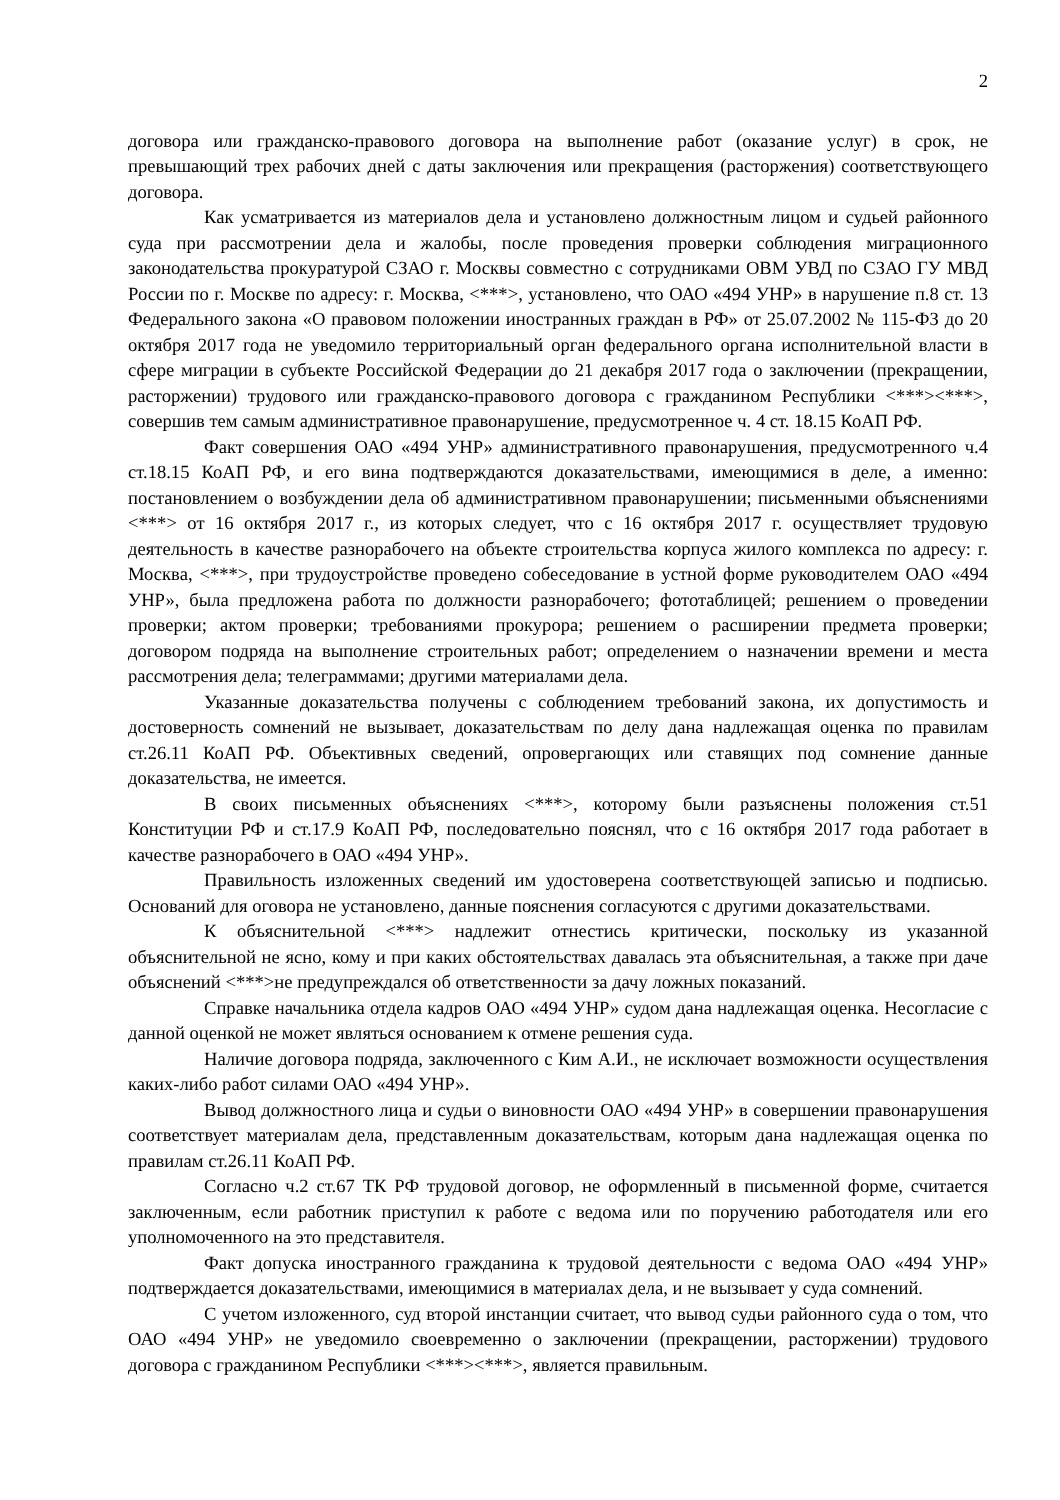2
договора или гражданско-правового договора на выполнение работ (оказание услуг) в срок, не превышающий трех рабочих дней с даты заключения или прекращения (расторжения) соответствующего договора.
Как усматривается из материалов дела и установлено должностным лицом и судьей районного суда при рассмотрении дела и жалобы, после проведения проверки соблюдения миграционного законодательства прокуратурой СЗАО г. Москвы совместно с сотрудниками ОВМ УВД по СЗАО ГУ МВД России по г. Москве по адресу: г. Москва, <***>, установлено, что ОАО «494 УНР» в нарушение п.8 ст. 13 Федерального закона «О правовом положении иностранных граждан в РФ» от 25.07.2002 № 115-ФЗ до 20 октября 2017 года не уведомило территориальный орган федерального органа исполнительной власти в сфере миграции в субъекте Российской Федерации до 21 декабря 2017 года о заключении (прекращении, расторжении) трудового или гражданско-правового договора с гражданином Республики <***><***>, совершив тем самым административное правонарушение, предусмотренное ч. 4 ст. 18.15 КоАП РФ.
Факт совершения ОАО «494 УНР» административного правонарушения, предусмотренного ч.4 ст.18.15 КоАП РФ, и его вина подтверждаются доказательствами, имеющимися в деле, а именно: постановлением о возбуждении дела об административном правонарушении; письменными объяснениями <***> от 16 октября 2017 г., из которых следует, что с 16 октября 2017 г. осуществляет трудовую деятельность в качестве разнорабочего на объекте строительства корпуса жилого комплекса по адресу: г. Москва, <***>, при трудоустройстве проведено собеседование в устной форме руководителем ОАО «494 УНР», была предложена работа по должности разнорабочего; фототаблицей; решением о проведении проверки; актом проверки; требованиями прокурора; решением о расширении предмета проверки; договором подряда на выполнение строительных работ; определением о назначении времени и места рассмотрения дела; телеграммами; другими материалами дела.
Указанные доказательства получены с соблюдением требований закона, их допустимость и достоверность сомнений не вызывает, доказательствам по делу дана надлежащая оценка по правилам ст.26.11 КоАП РФ. Объективных сведений, опровергающих или ставящих под сомнение данные доказательства, не имеется.
В своих письменных объяснениях <***>, которому были разъяснены положения ст.51 Конституции РФ и ст.17.9 КоАП РФ, последовательно пояснял, что с 16 октября 2017 года работает в качестве разнорабочего в ОАО «494 УНР».
Правильность изложенных сведений им удостоверена соответствующей записью и подписью. Оснований для оговора не установлено, данные пояснения согласуются с другими доказательствами.
К объяснительной <***> надлежит отнестись критически, поскольку из указанной объяснительной не ясно, кому и при каких обстоятельствах давалась эта объяснительная, а также при даче объяснений <***>не предупреждался об ответственности за дачу ложных показаний.
Справке начальника отдела кадров ОАО «494 УНР» судом дана надлежащая оценка. Несогласие с данной оценкой не может являться основанием к отмене решения суда.
Наличие договора подряда, заключенного с Ким А.И., не исключает возможности осуществления каких-либо работ силами ОАО «494 УНР».
Вывод должностного лица и судьи о виновности ОАО «494 УНР» в совершении правонарушения соответствует материалам дела, представленным доказательствам, которым дана надлежащая оценка по правилам ст.26.11 КоАП РФ.
Согласно ч.2 ст.67 ТК РФ трудовой договор, не оформленный в письменной форме, считается заключенным, если работник приступил к работе с ведома или по поручению работодателя или его уполномоченного на это представителя.
Факт допуска иностранного гражданина к трудовой деятельности с ведома ОАО «494 УНР» подтверждается доказательствами, имеющимися в материалах дела, и не вызывает у суда сомнений.
С учетом изложенного, суд второй инстанции считает, что вывод судьи районного суда о том, что ОАО «494 УНР» не уведомило своевременно о заключении (прекращении, расторжении) трудового договора с гражданином Республики <***><***>, является правильным.